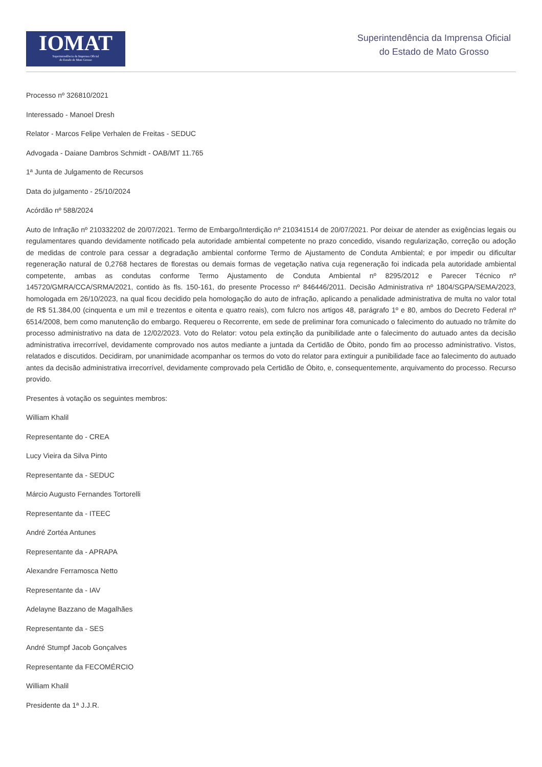IOMAT
Superintendência da Imprensa Oficial
do Estado de Mato Grosso
Superintendência da Imprensa Oficial
do Estado de Mato Grosso
Processo nº 326810/2021
Interessado - Manoel Dresh
Relator - Marcos Felipe Verhalen de Freitas - SEDUC
Advogada - Daiane Dambros Schmidt - OAB/MT 11.765
1ª Junta de Julgamento de Recursos
Data do julgamento - 25/10/2024
Acórdão nº 588/2024
Auto de Infração nº 210332202 de 20/07/2021. Termo de Embargo/Interdição nº 210341514 de 20/07/2021. Por deixar de atender as exigências legais ou regulamentares quando devidamente notificado pela autoridade ambiental competente no prazo concedido, visando regularização, correção ou adoção de medidas de controle para cessar a degradação ambiental conforme Termo de Ajustamento de Conduta Ambiental; e por impedir ou dificultar regeneração natural de 0,2768 hectares de florestas ou demais formas de vegetação nativa cuja regeneração foi indicada pela autoridade ambiental competente, ambas as condutas conforme Termo Ajustamento de Conduta Ambiental nº 8295/2012 e Parecer Técnico nº 145720/GMRA/CCA/SRMA/2021, contido às fls. 150-161, do presente Processo nº 846446/2011. Decisão Administrativa nº 1804/SGPA/SEMA/2023, homologada em 26/10/2023, na qual ficou decidido pela homologação do auto de infração, aplicando a penalidade administrativa de multa no valor total de R$ 51.384,00 (cinquenta e um mil e trezentos e oitenta e quatro reais), com fulcro nos artigos 48, parágrafo 1º e 80, ambos do Decreto Federal nº 6514/2008, bem como manutenção do embargo. Requereu o Recorrente, em sede de preliminar fora comunicado o falecimento do autuado no trâmite do processo administrativo na data de 12/02/2023. Voto do Relator: votou pela extinção da punibilidade ante o falecimento do autuado antes da decisão administrativa irrecorrível, devidamente comprovado nos autos mediante a juntada da Certidão de Óbito, pondo fim ao processo administrativo. Vistos, relatados e discutidos. Decidiram, por unanimidade acompanhar os termos do voto do relator para extinguir a punibilidade face ao falecimento do autuado antes da decisão administrativa irrecorrível, devidamente comprovado pela Certidão de Óbito, e, consequentemente, arquivamento do processo. Recurso provido.
Presentes à votação os seguintes membros:
William Khalil
Representante do - CREA
Lucy Vieira da Silva Pinto
Representante da - SEDUC
Márcio Augusto Fernandes Tortorelli
Representante da - ITEEC
André Zortéa Antunes
Representante da - APRAPA
Alexandre Ferramosca Netto
Representante da - IAV
Adelayne Bazzano de Magalhães
Representante da - SES
André Stumpf Jacob Gonçalves
Representante da FECOMÉRCIO
William Khalil
Presidente da 1ª J.J.R.